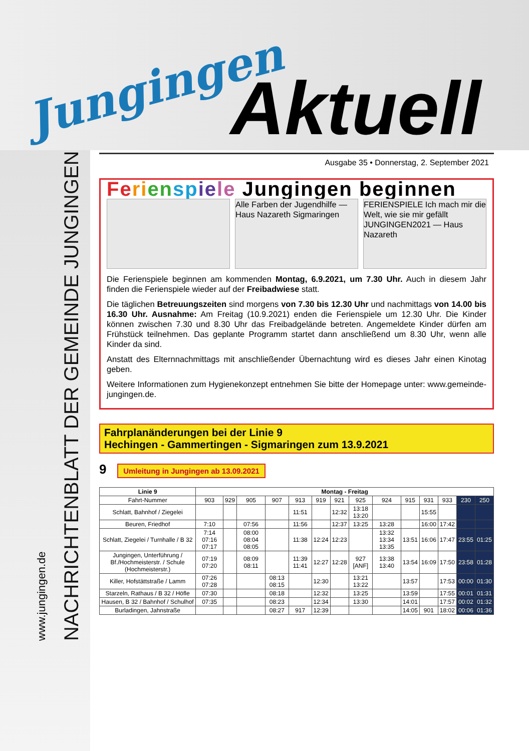Jungingen Aktuell
NACHRICHTENBLATT DER GEMEINDE JUNGINGEN
www.jungingen.de
Ausgabe 35 • Donnerstag, 2. September 2021
Fe ri en sp ie le Jungingen beginnen
Alle Farben der Jugendhilfe — Haus Nazareth Sigmaringen
FERIENSPIELE Ich mach mir die Welt, wie sie mir gefällt JUNGINGEN2021 — Haus Nazareth
Die Ferienspiele beginnen am kommenden Montag, 6.9.2021, um 7.30 Uhr. Auch in diesem Jahr finden die Ferienspiele wieder auf der Freibadwiese statt.
Die täglichen Betreuungszeiten sind morgens von 7.30 bis 12.30 Uhr und nachmittags von 14.00 bis 16.30 Uhr. Ausnahme: Am Freitag (10.9.2021) enden die Ferienspiele um 12.30 Uhr. Die Kinder können zwischen 7.30 und 8.30 Uhr das Freibadgelände betreten. Angemeldete Kinder dürfen am Frühstück teilnehmen. Das geplante Programm startet dann anschließend um 8.30 Uhr, wenn alle Kinder da sind.
Anstatt des Elternnachmittags mit anschließender Übernachtung wird es dieses Jahr einen Kinotag geben.
Weitere Informationen zum Hygienekonzept entnehmen Sie bitte der Homepage unter: www.gemeinde-jungingen.de.
Fahrplanänderungen bei der Linie 9
Hechingen - Gammertingen - Sigmaringen zum 13.9.2021
9 Umleitung in Jungingen ab 13.09.2021
| Linie 9 | Montag - Freitag | | | | | | | | | | | | | |
| --- | --- | --- | --- | --- | --- | --- | --- | --- | --- | --- | --- | --- | --- | --- |
| Fahrt-Nummer | 903 | 929 | 905 | 907 | 913 | 919 | 921 | 925 | 924 | 915 | 931 | 933 | 230 | 250 |
| Schlatt, Bahnhof / Ziegelei | | | | | 11:51 | | 12:32 | 13:18 13:20 | | | 15:55 | | | |
| Beuren, Friedhof | 7:10 | | 07:56 | | 11:56 | | 12:37 | 13:25 | 13:28 | | 16:00 | 17:42 | | |
| Schlatt, Ziegelei / Turnhalle / B 32 | 7:14 07:16 07:17 | | 08:00 08:04 08:05 | | 11:38 | 12:24 | 12:23 | | 13:32 13:34 13:35 | 13:51 | 16:06 | 17:47 | 23:55 | 01:25 |
| Jungingen, Unterführung / Bf./Hochmeisterstr. / Schule (Hochmeisterstr.) | 07:19 07:20 | | 08:09 08:11 | | 11:39 11:41 | 12:27 | 12:28 | 927 [ANF] | 13:38 13:40 | 13:54 | 16:09 | 17:50 | 23:58 | 01:28 |
| Killer, Hofstättstraße / Lamm | 07:26 07:28 | | | 08:13 08:15 | | 12:30 | | 13:21 13:22 | | 13:57 | | 17:53 | 00:00 | 01:30 |
| Starzeln, Rathaus / B 32 / Höfle | 07:30 | | | 08:18 | | 12:32 | | 13:25 | | 13:59 | | 17:55 | 00:01 | 01:31 |
| Hausen, B 32 / Bahnhof / Schulhof | 07:35 | | | 08:23 | | 12:34 | | 13:30 | | 14:01 | | 17:57 | 00:02 | 01:32 |
| Burladingen, Jahnstraße | | | | 08:27 | 917 | 12:39 | | | | 14:05 | 901 | 18:02 | 00:06 | 01:36 |